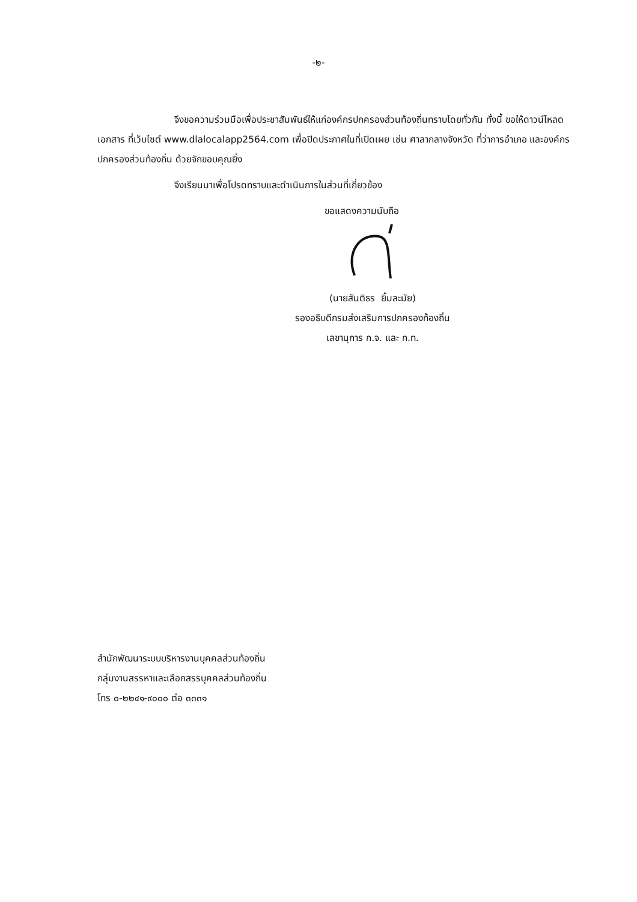-๒-
จึงขอความร่วมมือเพื่อประชาสัมพันธ์ให้แก่องค์กรปกครองส่วนท้องถิ่นทราบโดยทั่วกัน ทั้งนี้ ขอให้ดาวน์โหลดเอกสาร ที่เว็บไซต์ www.dlalocalapp2564.com เพื่อปิดประกาศในที่เปิดเผย เช่น ศาลากลางจังหวัด ที่ว่าการอำเภอ และองค์กรปกครองส่วนท้องถิ่น ด้วยจักขอบคุณยิ่ง
จึงเรียนมาเพื่อโปรดทราบและดำเนินการในส่วนที่เกี่ยวข้อง
ขอแสดงความนับถือ
(นายสันติธร ยิ้มละมัย)
รองอธิบดีกรมส่งเสริมการปกครองท้องถิ่น
เลขานุการ ก.จ. และ ก.ท.
สำนักพัฒนาระบบบริหารงานบุคคลส่วนท้องถิ่น
กลุ่มงานสรรหาและเลือกสรรบุคคลส่วนท้องถิ่น
โทร ๐-๒๒๔๑-๙๐๐๐ ต่อ ๓๓๓๑